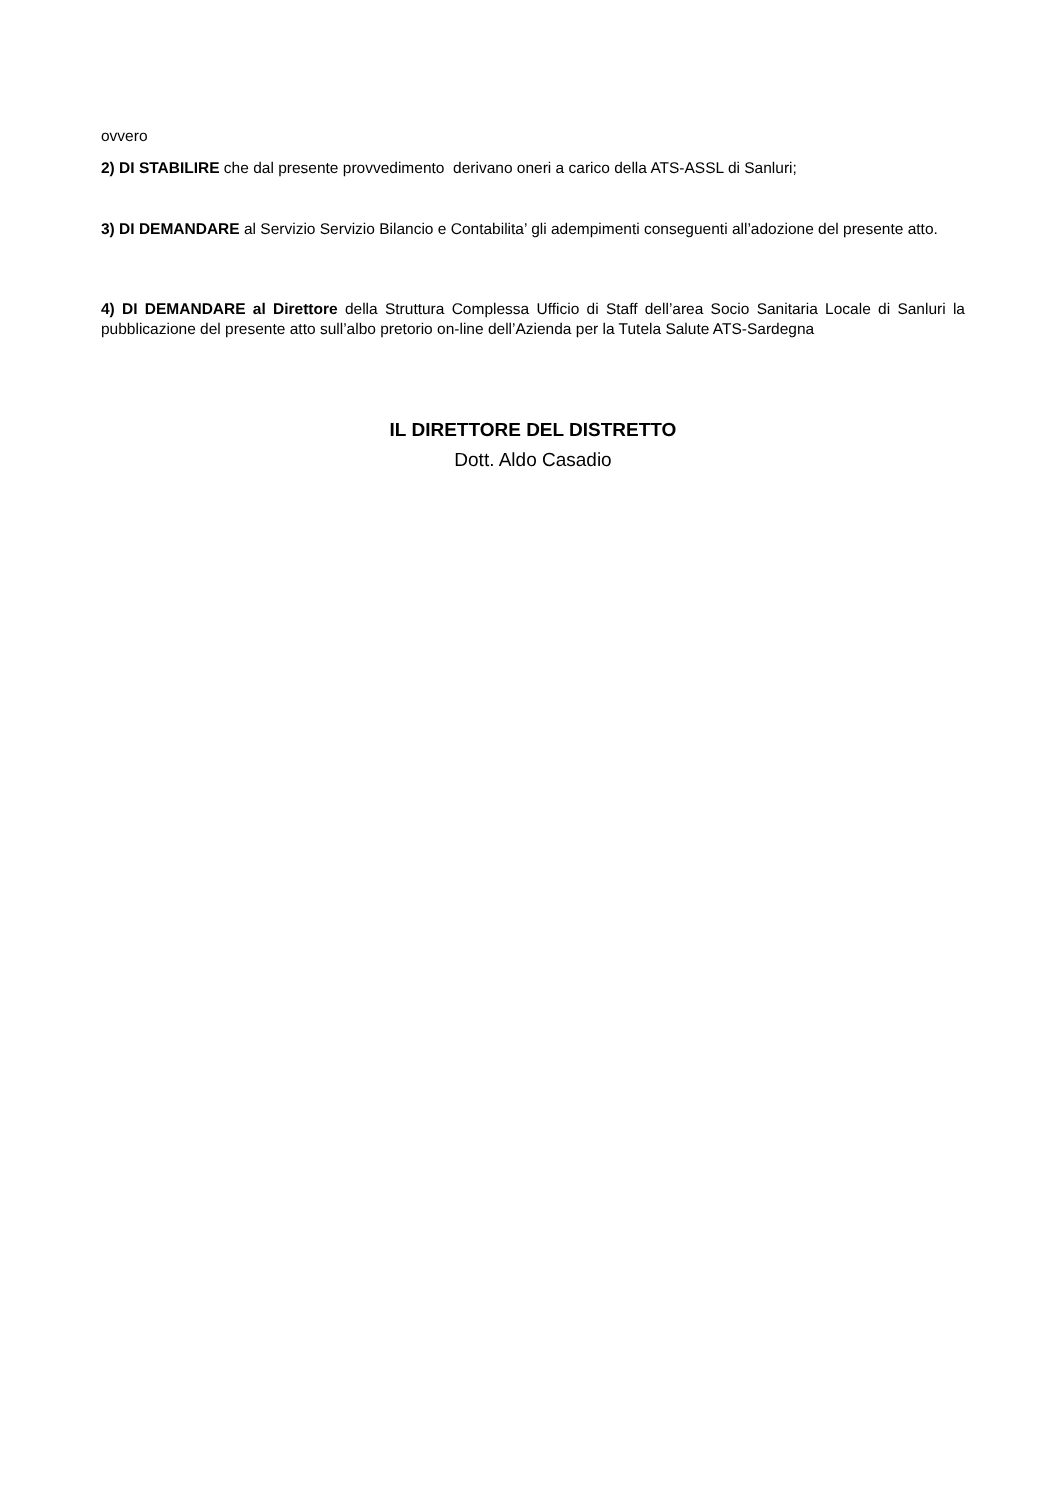ovvero
2) DI STABILIRE che dal presente provvedimento derivano oneri a carico della ATS-ASSL di Sanluri;
3) DI DEMANDARE al Servizio Servizio Bilancio e Contabilita’ gli adempimenti conseguenti all’adozione del presente atto.
4) DI DEMANDARE al Direttore della Struttura Complessa Ufficio di Staff dell’area Socio Sanitaria Locale di Sanluri la pubblicazione del presente atto sull’albo pretorio on-line dell’Azienda per la Tutela Salute ATS-Sardegna
IL DIRETTORE DEL DISTRETTO
Dott. Aldo Casadio